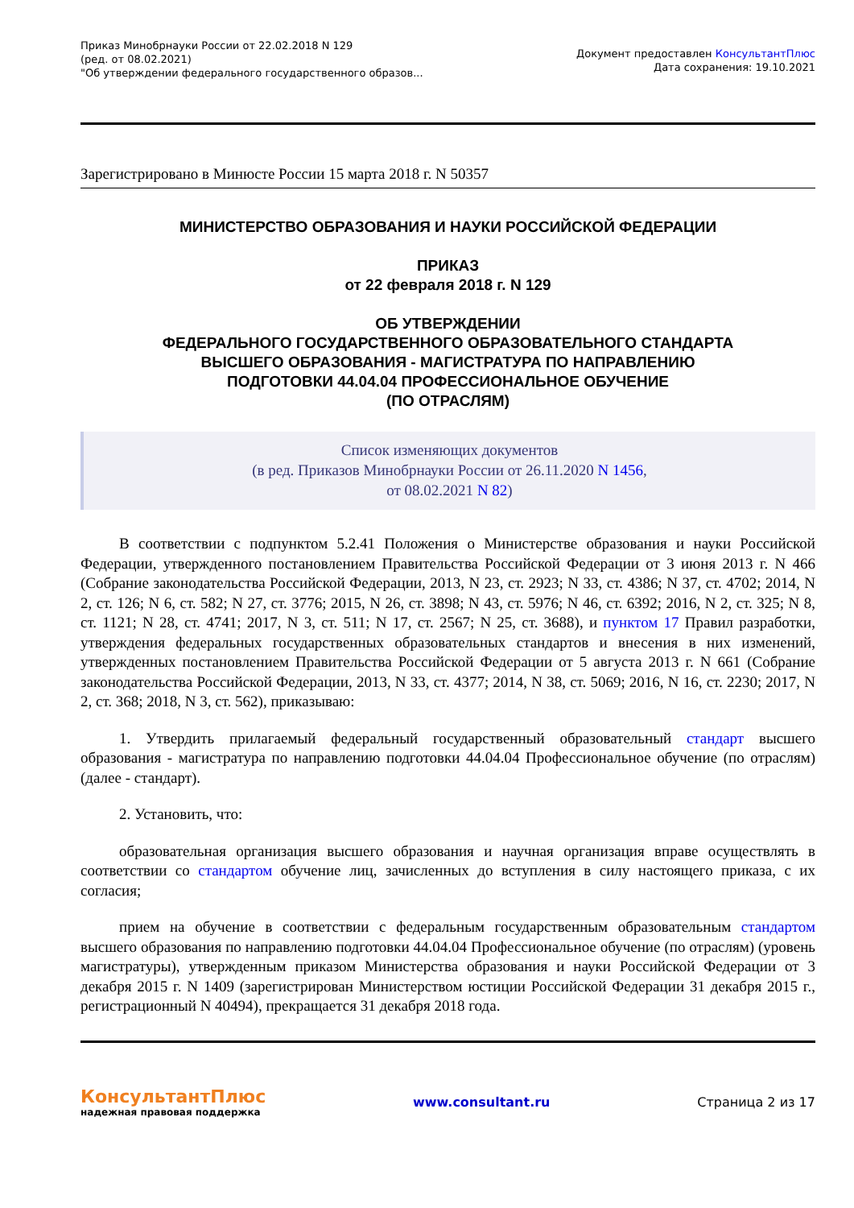Приказ Минобрнауки России от 22.02.2018 N 129
(ред. от 08.02.2021)
"Об утверждении федерального государственного образов...
Документ предоставлен КонсультантПлюс
Дата сохранения: 19.10.2021
Зарегистрировано в Минюсте России 15 марта 2018 г. N 50357
МИНИСТЕРСТВО ОБРАЗОВАНИЯ И НАУКИ РОССИЙСКОЙ ФЕДЕРАЦИИ
ПРИКАЗ
от 22 февраля 2018 г. N 129
ОБ УТВЕРЖДЕНИИ
ФЕДЕРАЛЬНОГО ГОСУДАРСТВЕННОГО ОБРАЗОВАТЕЛЬНОГО СТАНДАРТА
ВЫСШЕГО ОБРАЗОВАНИЯ - МАГИСТРАТУРА ПО НАПРАВЛЕНИЮ
ПОДГОТОВКИ 44.04.04 ПРОФЕССИОНАЛЬНОЕ ОБУЧЕНИЕ
(ПО ОТРАСЛЯМ)
Список изменяющих документов
(в ред. Приказов Минобрнауки России от 26.11.2020 N 1456,
от 08.02.2021 N 82)
В соответствии с подпунктом 5.2.41 Положения о Министерстве образования и науки Российской Федерации, утвержденного постановлением Правительства Российской Федерации от 3 июня 2013 г. N 466 (Собрание законодательства Российской Федерации, 2013, N 23, ст. 2923; N 33, ст. 4386; N 37, ст. 4702; 2014, N 2, ст. 126; N 6, ст. 582; N 27, ст. 3776; 2015, N 26, ст. 3898; N 43, ст. 5976; N 46, ст. 6392; 2016, N 2, ст. 325; N 8, ст. 1121; N 28, ст. 4741; 2017, N 3, ст. 511; N 17, ст. 2567; N 25, ст. 3688), и пунктом 17 Правил разработки, утверждения федеральных государственных образовательных стандартов и внесения в них изменений, утвержденных постановлением Правительства Российской Федерации от 5 августа 2013 г. N 661 (Собрание законодательства Российской Федерации, 2013, N 33, ст. 4377; 2014, N 38, ст. 5069; 2016, N 16, ст. 2230; 2017, N 2, ст. 368; 2018, N 3, ст. 562), приказываю:
1. Утвердить прилагаемый федеральный государственный образовательный стандарт высшего образования - магистратура по направлению подготовки 44.04.04 Профессиональное обучение (по отраслям) (далее - стандарт).
2. Установить, что:
образовательная организация высшего образования и научная организация вправе осуществлять в соответствии со стандартом обучение лиц, зачисленных до вступления в силу настоящего приказа, с их согласия;
прием на обучение в соответствии с федеральным государственным образовательным стандартом высшего образования по направлению подготовки 44.04.04 Профессиональное обучение (по отраслям) (уровень магистратуры), утвержденным приказом Министерства образования и науки Российской Федерации от 3 декабря 2015 г. N 1409 (зарегистрирован Министерством юстиции Российской Федерации 31 декабря 2015 г., регистрационный N 40494), прекращается 31 декабря 2018 года.
КонсультантПлюс
надежная правовая поддержка
www.consultant.ru Страница 2 из 17